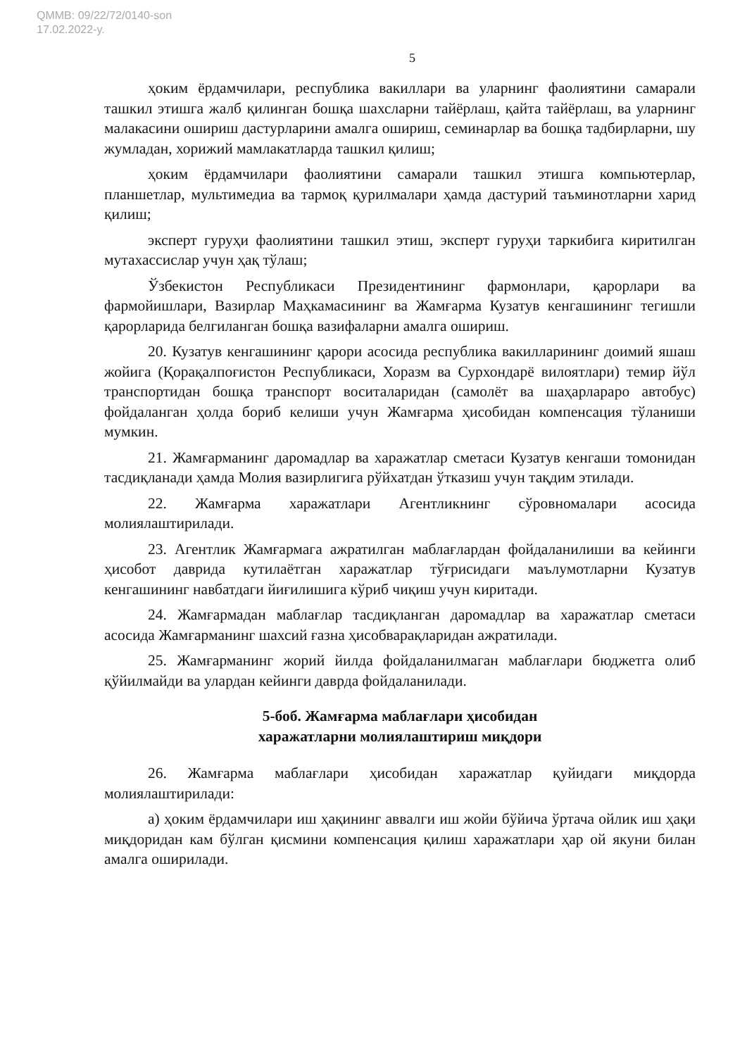QMMB: 09/22/72/0140-son
17.02.2022-y.
5
ҳоким ёрдамчилари, республика вакиллари ва уларнинг фаолиятини самарали ташкил этишга жалб қилинган бошқа шахсларни тайёрлаш, қайта тайёрлаш, ва уларнинг малакасини ошириш дастурларини амалга ошириш, семинарлар ва бошқа тадбирларни, шу жумладан, хорижий мамлакатларда ташкил қилиш;
ҳоким ёрдамчилари фаолиятини самарали ташкил этишга компьютерлар, планшетлар, мультимедиа ва тармоқ қурилмалари ҳамда дастурий таъминотларни харид қилиш;
эксперт гуруҳи фаолиятини ташкил этиш, эксперт гуруҳи таркибига киритилган мутахассислар учун ҳақ тўлаш;
Ўзбекистон Республикаси Президентининг фармонлари, қарорлари ва фармойишлари, Вазирлар Маҳкамасининг ва Жамғарма Кузатув кенгашининг тегишли қарорларида белгиланган бошқа вазифаларни амалга ошириш.
20. Кузатув кенгашининг қарори асосида республика вакилларининг доимий яшаш жойига (Қорақалпоғистон Республикаси, Хоразм ва Сурхондарё вилоятлари) темир йўл транспортидан бошқа транспорт воситаларидан (самолёт ва шаҳарлараро автобус) фойдаланган ҳолда бориб келиши учун Жамғарма ҳисобидан компенсация тўланиши мумкин.
21. Жамғарманинг даромадлар ва харажатлар сметаси Кузатув кенгаши томонидан тасдиқланади ҳамда Молия вазирлигига рўйхатдан ўтказиш учун тақдим этилади.
22. Жамғарма харажатлари Агентликнинг сўровномалари асосида молиялаштирилади.
23. Агентлик Жамғармага ажратилган маблағлардан фойдаланилиши ва кейинги ҳисобот даврида кутилаётган харажатлар тўғрисидаги маълумотларни Кузатув кенгашининг навбатдаги йиғилишига кўриб чиқиш учун киритади.
24. Жамғармадан маблағлар тасдиқланган даромадлар ва харажатлар сметаси асосида Жамғарманинг шахсий ғазна ҳисобварақларидан ажратилади.
25. Жамғарманинг жорий йилда фойдаланилмаган маблағлари бюджетга олиб қўйилмайди ва улардан кейинги даврда фойдаланилади.
5-боб. Жамғарма маблағлари ҳисобидан
харажатларни молиялаштириш миқдори
26. Жамғарма маблағлари ҳисобидан харажатлар қуйидаги миқдорда молиялаштирилади:
а) ҳоким ёрдамчилари иш ҳақининг аввалги иш жойи бўйича ўртача ойлик иш ҳақи миқдоридан кам бўлган қисмини компенсация қилиш харажатлари ҳар ой якуни билан амалга оширилади.